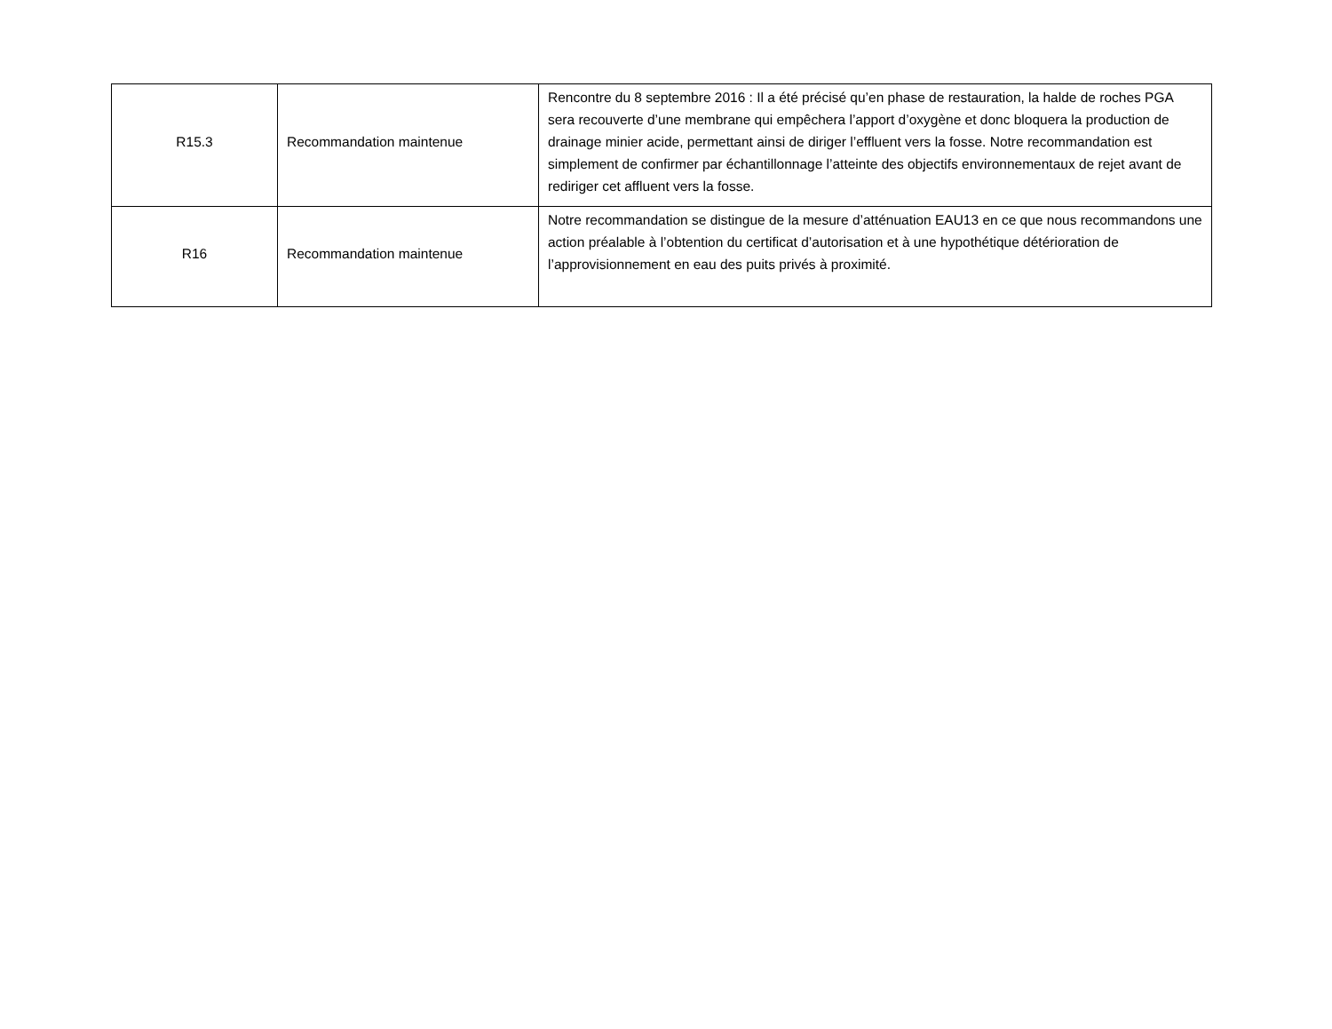| R15.3 | Recommandation maintenue | Rencontre du 8 septembre 2016 : Il a été précisé qu’en phase de restauration, la halde de roches PGA sera recouverte d’une membrane qui empêchera l’apport d’oxygène et donc bloquera la production de drainage minier acide, permettant ainsi de diriger l’effluent vers la fosse. Notre recommandation est simplement de confirmer par échantillonnage l’atteinte des objectifs environnementaux de rejet avant de rediriger cet affluent vers la fosse. |
| R16 | Recommandation maintenue | Notre recommandation se distingue de la mesure d’atténuation EAU13 en ce que nous recommandons une action préalable à l’obtention du certificat d’autorisation et à une hypothétique détérioration de l’approvisionnement en eau des puits privés à proximité. |